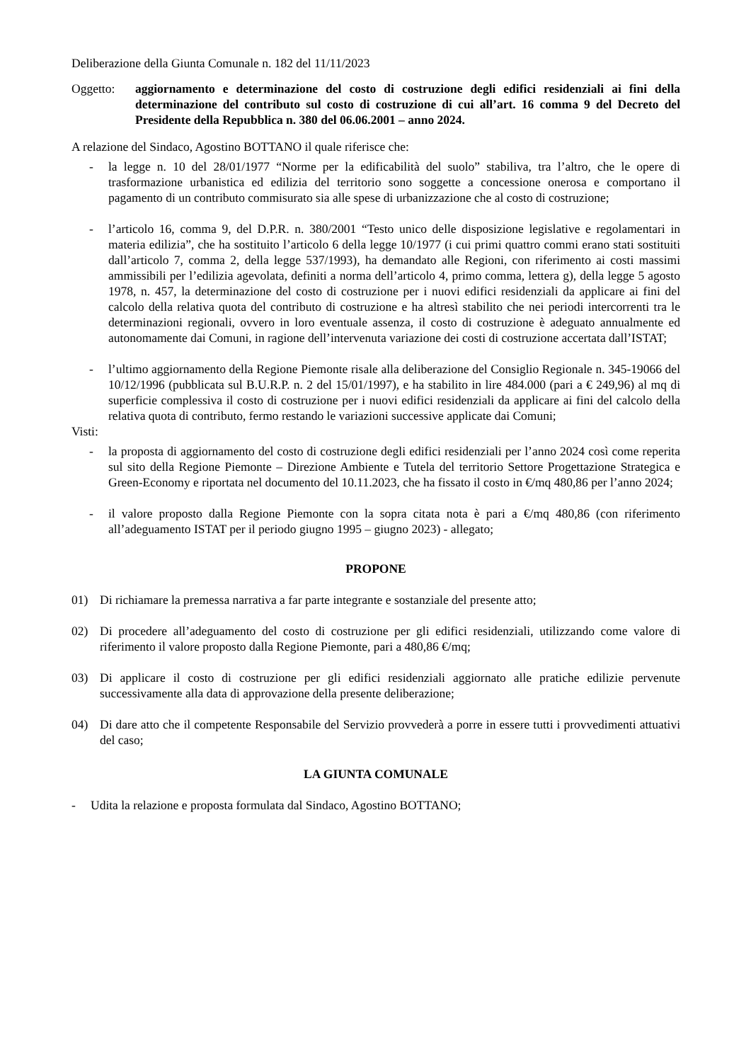Deliberazione della Giunta Comunale n. 182 del 11/11/2023
Oggetto: aggiornamento e determinazione del costo di costruzione degli edifici residenziali ai fini della determinazione del contributo sul costo di costruzione di cui all’art. 16 comma 9 del Decreto del Presidente della Repubblica n. 380 del 06.06.2001 – anno 2024.
A relazione del Sindaco, Agostino BOTTANO il quale riferisce che:
- la legge n. 10 del 28/01/1977 “Norme per la edificabilità del suolo” stabiliva, tra l’altro, che le opere di trasformazione urbanistica ed edilizia del territorio sono soggette a concessione onerosa e comportano il pagamento di un contributo commisurato sia alle spese di urbanizzazione che al costo di costruzione;
- l’articolo 16, comma 9, del D.P.R. n. 380/2001 “Testo unico delle disposizione legislative e regolamentari in materia edilizia”, che ha sostituito l’articolo 6 della legge 10/1977 (i cui primi quattro commi erano stati sostituiti dall’articolo 7, comma 2, della legge 537/1993), ha demandato alle Regioni, con riferimento ai costi massimi ammissibili per l’edilizia agevolata, definiti a norma dell’articolo 4, primo comma, lettera g), della legge 5 agosto 1978, n. 457, la determinazione del costo di costruzione per i nuovi edifici residenziali da applicare ai fini del calcolo della relativa quota del contributo di costruzione e ha altresì stabilito che nei periodi intercorrenti tra le determinazioni regionali, ovvero in loro eventuale assenza, il costo di costruzione è adeguato annualmente ed autonomamente dai Comuni, in ragione dell’intervenuta variazione dei costi di costruzione accertata dall’ISTAT;
- l’ultimo aggiornamento della Regione Piemonte risale alla deliberazione del Consiglio Regionale n. 345-19066 del 10/12/1996 (pubblicata sul B.U.R.P. n. 2 del 15/01/1997), e ha stabilito in lire 484.000 (pari a € 249,96) al mq di superficie complessiva il costo di costruzione per i nuovi edifici residenziali da applicare ai fini del calcolo della relativa quota di contributo, fermo restando le variazioni successive applicate dai Comuni;
Visti:
- la proposta di aggiornamento del costo di costruzione degli edifici residenziali per l’anno 2024 così come reperita sul sito della Regione Piemonte – Direzione Ambiente e Tutela del territorio Settore Progettazione Strategica e Green-Economy e riportata nel documento del 10.11.2023, che ha fissato il costo in €/mq 480,86 per l’anno 2024;
- il valore proposto dalla Regione Piemonte con la sopra citata nota è pari a €/mq 480,86 (con riferimento all’adeguamento ISTAT per il periodo giugno 1995 – giugno 2023) - allegato;
PROPONE
01) Di richiamare la premessa narrativa a far parte integrante e sostanziale del presente atto;
02) Di procedere all’adeguamento del costo di costruzione per gli edifici residenziali, utilizzando come valore di riferimento il valore proposto dalla Regione Piemonte, pari a 480,86 €/mq;
03) Di applicare il costo di costruzione per gli edifici residenziali aggiornato alle pratiche edilizie pervenute successivamente alla data di approvazione della presente deliberazione;
04) Di dare atto che il competente Responsabile del Servizio provvederà a porre in essere tutti i provvedimenti attuativi del caso;
LA GIUNTA COMUNALE
- Udita la relazione e proposta formulata dal Sindaco, Agostino BOTTANO;